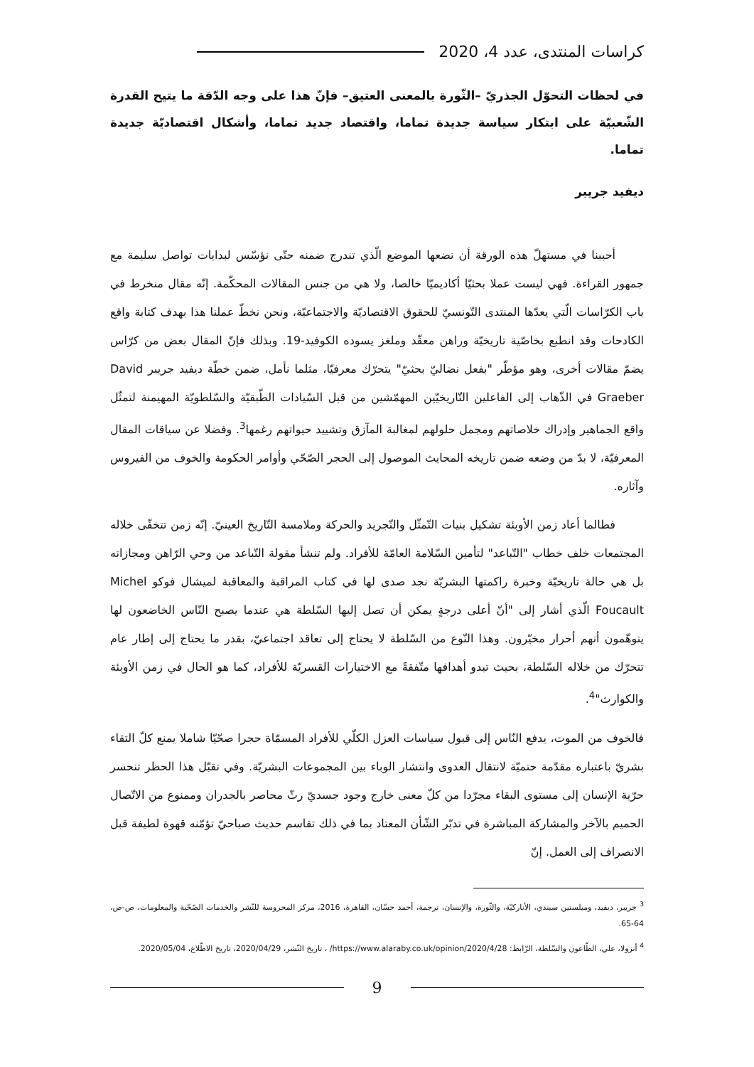كراسات المنتدى، عدد 4، 2020
في لحظات التحوّل الجذريّ –الثّورة بالمعنى العتيق– فإنّ هذا على وجه الدّقة ما يتيح القدرة الشّعبيّة على ابتكار سياسة جديدة تماما، واقتصاد جديد تماما، وأشكال اقتصاديّة جديدة تماما.
ديفيد جريبر
أحببنا في مستهلّ هذه الورقة أن نضعها الموضع الّذي تندرج ضمنه حتّى نؤسّس لبدايات تواصل سليمة مع جمهور القراءة. فهي ليست عملا بحثيّا أكاديميّا خالصا، ولا هي من جنس المقالات المحكّمة. إنّه مقال منخرط في باب الكرّاسات الّتي يعدّها المنتدى التّونسيّ للحقوق الاقتصاديّة والاجتماعيّة، ونحن نخطّ عملنا هذا بهدف كتابة واقع الكادحات وقد انطبع بخاصّية تاريخيّة وراهن معقّد وملغز يسوده الكوفيد-19. وبذلك فإنّ المقال بعض من كرّاس يضمّ مقالات أخرى، وهو مؤطّر "بفعل نضاليّ بحثيّ" يتحرّك معرفيّا، مثلما نأمل، ضمن خطّة ديفيد جريبر David Graeber في الذّهاب إلى الفاعلين التّاريخيّين المهمّشين من قبل السّيادات الطّبقيّة والسّلطويّة المهيمنة لتمثّل واقع الجماهير وإدراك خلاصاتهم ومجمل حلولهم لمغالبة المآزق وتشييد حيواتهم رغمها<sup>3</sup>. وفضلا عن سياقات المقال المعرفيّة، لا بدّ من وضعه ضمن تاريخه المحايث الموصول إلى الحجر الصّحّي وأوامر الحكومة والخوف من الفيروس وآثاره.
فطالما أعاد زمن الأوبئة تشكيل بنيات التّمثّل والتّجريد والحركة وملامسة التّاريخ العينيّ. إنّه زمن تتخفّى خلاله المجتمعات خلف خطاب "التّباعد" لتأمين السّلامة العامّة للأفراد. ولم تنشأ مقولة التّباعد من وحي الرّاهن ومجازاته بل هي حالة تاريخيّة وخبرة راكمتها البشريّة نجد صدى لها في كتاب المراقبة والمعاقبة لميشال فوكو Michel Foucault الّذي أشار إلى "أنّ أعلى درجةٍ يمكن أن تصل إليها السّلطة هي عندما يصبح النّاس الخاضعون لها يتوهّمون أنهم أحرار مخيّرون. وهذا النّوع من السّلطة لا يحتاج إلى تعاقد اجتماعيّ، بقدر ما يحتاج إلى إطار عام تتحرّك من خلاله السّلطة، بحيث تبدو أهدافها متّفقةً مع الاختيارات القسريّة للأفراد، كما هو الحال في زمن الأوبئة والكوارث"<sup>4</sup>.
فالخوف من الموت، يدفع النّاس إلى قبول سياسات العزل الكلّي للأفراد المسمّاة حجرا صحّيّا شاملا يمنع كلّ التقاء بشريّ باعتباره مقدّمة حتميّة لانتقال العدوى وانتشار الوباء بين المجموعات البشريّة. وفي تقبّل هذا الحظر تنحسر حرّية الإنسان إلى مستوى البقاء مجرّدا من كلّ معنى خارج وجود جسديّ رثّ محاصر بالجدران وممنوع من الاتّصال الحميم بالآخر والمشاركة المباشرة في تدبّر الشّأن المعتاد بما في ذلك تقاسم حديث صباحيّ تؤمّنه قهوة لطيفة قبل الانصراف إلى العمل. إنّ
<sup>3</sup> جريبر، ديفيد، وميلستين سيندي، الأناركيّة، والثّورة، والإنسان، ترجمة، أحمد حسّان، القاهرة، 2016، مركز المحروسة للنّشر والخدمات الصّحّية والمعلومات، ص-ص، 64-65.
<sup>4</sup> أنزولا، علي، الطّاعون والسّلطة، الرّابط: https://www.alaraby.co.uk/opinion/2020/4/28/ ، تاريخ النّشر، 2020/04/29، تاريخ الاطّلاع، 2020/05/04.
9